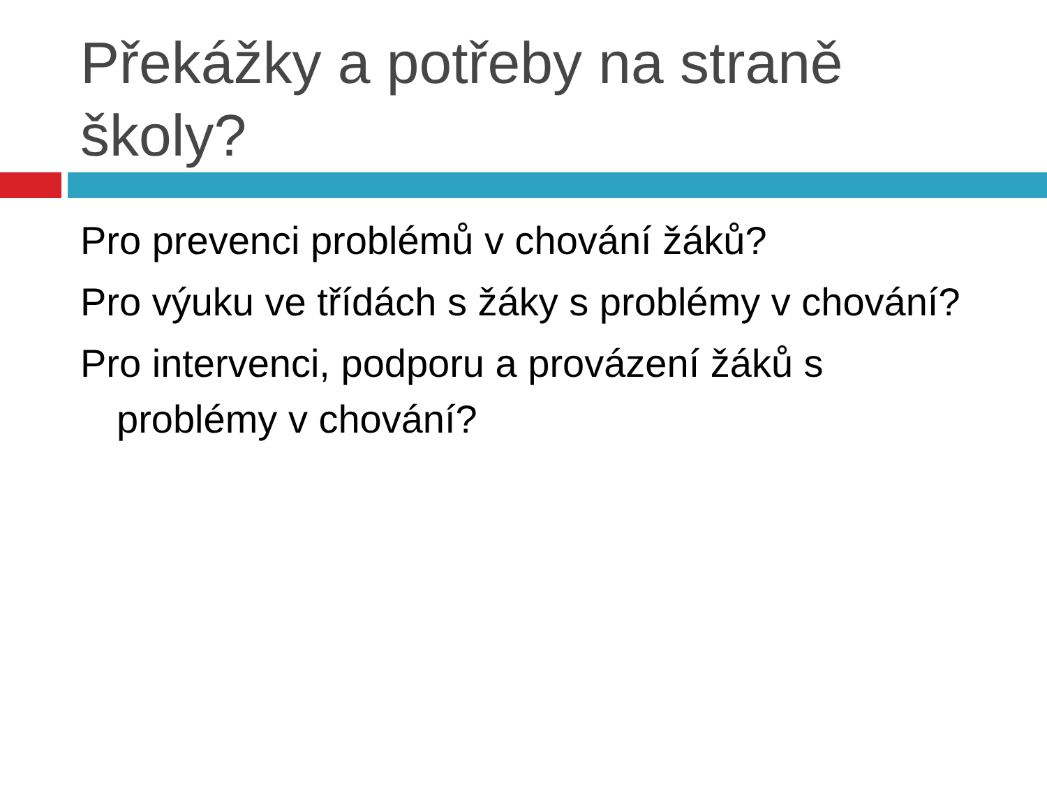Překážky a potřeby na straně školy?
Pro prevenci problémů v chování žáků?
Pro výuku ve třídách s žáky s problémy v chování?
Pro intervenci, podporu a provázení žáků s problémy v chování?